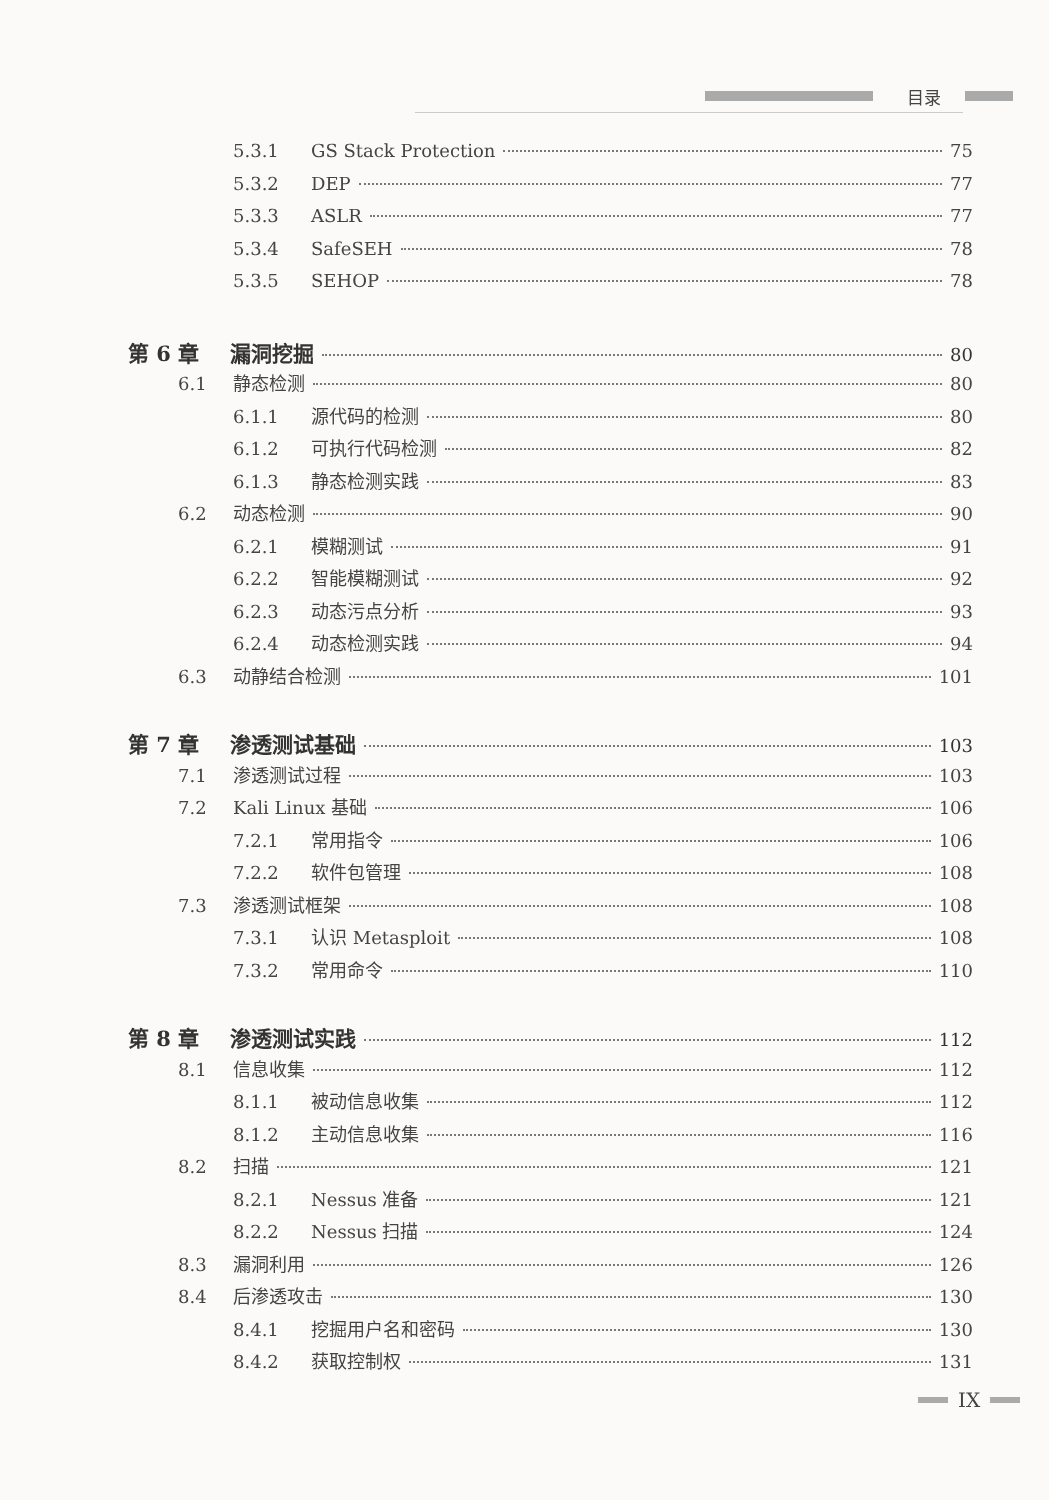目录
5.3.1 GS Stack Protection 75
5.3.2 DEP 77
5.3.3 ASLR 77
5.3.4 SafeSEH 78
5.3.5 SEHOP 78
第 6 章 漏洞挖掘 80
6.1 静态检测 80
6.1.1 源代码的检测 80
6.1.2 可执行代码检测 82
6.1.3 静态检测实践 83
6.2 动态检测 90
6.2.1 模糊测试 91
6.2.2 智能模糊测试 92
6.2.3 动态污点分析 93
6.2.4 动态检测实践 94
6.3 动静结合检测 101
第 7 章 渗透测试基础 103
7.1 渗透测试过程 103
7.2 Kali Linux 基础 106
7.2.1 常用指令 106
7.2.2 软件包管理 108
7.3 渗透测试框架 108
7.3.1 认识 Metasploit 108
7.3.2 常用命令 110
第 8 章 渗透测试实践 112
8.1 信息收集 112
8.1.1 被动信息收集 112
8.1.2 主动信息收集 116
8.2 扫描 121
8.2.1 Nessus 准备 121
8.2.2 Nessus 扫描 124
8.3 漏洞利用 126
8.4 后渗透攻击 130
8.4.1 挖掘用户名和密码 130
8.4.2 获取控制权 131
IX